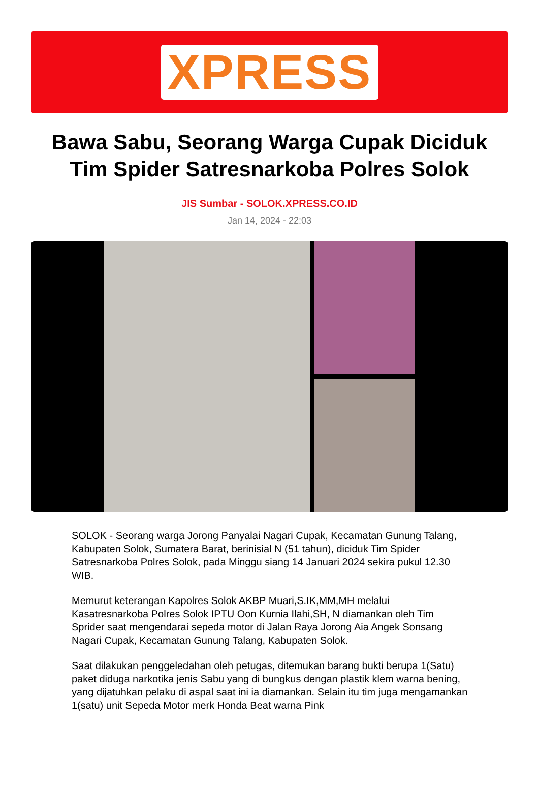XPRESS
Bawa Sabu, Seorang Warga Cupak Diciduk Tim Spider Satresnarkoba Polres Solok
JIS Sumbar - SOLOK.XPRESS.CO.ID
Jan 14, 2024 - 22:03
SOLOK - Seorang warga Jorong Panyalai Nagari Cupak, Kecamatan Gunung Talang, Kabupaten Solok, Sumatera Barat, berinisial N (51 tahun), diciduk Tim Spider Satresnarkoba Polres Solok, pada Minggu siang 14 Januari 2024 sekira pukul 12.30 WIB.
Memurut keterangan Kapolres Solok AKBP Muari,S.IK,MM,MH melalui Kasatresnarkoba Polres Solok IPTU Oon Kurnia Ilahi,SH, N diamankan oleh Tim Sprider saat mengendarai sepeda motor di Jalan Raya Jorong Aia Angek Sonsang Nagari Cupak, Kecamatan Gunung Talang, Kabupaten Solok.
Saat dilakukan penggeledahan oleh petugas, ditemukan barang bukti berupa 1(Satu) paket diduga narkotika jenis Sabu yang di bungkus dengan plastik klem warna bening, yang dijatuhkan pelaku di aspal saat ini ia diamankan. Selain itu tim juga mengamankan 1(satu) unit Sepeda Motor merk Honda Beat warna Pink